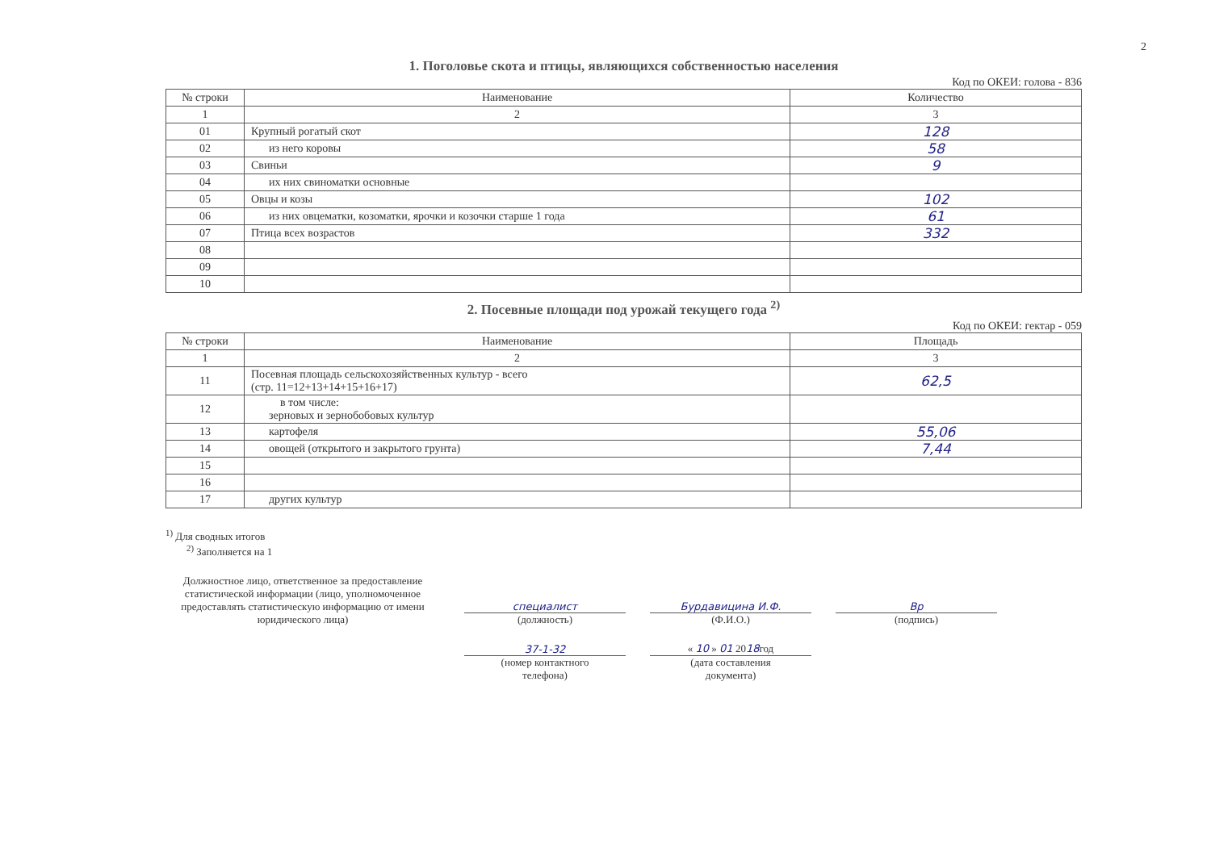2
1. Поголовье скота и птицы, являющихся собственностью населения
Код по ОКЕИ: голова - 836
| № строки | Наименование | Количество |
| --- | --- | --- |
| 1 | 2 | 3 |
| 01 | Крупный рогатый скот | 128 |
| 02 | из него коровы | 58 |
| 03 | Свиньи | 9 |
| 04 | их них свиноматки основные | |
| 05 | Овцы и козы | 102 |
| 06 | из них овцематки, козоматки, ярочки и козочки старше 1 года | 61 |
| 07 | Птица всех возрастов | 332 |
| 08 | | |
| 09 | | |
| 10 | | |
2. Посевные площади под урожай текущего года <sup>2)</sup>
Код по ОКЕИ: гектар - 059
| № строки | Наименование | Площадь |
| --- | --- | --- |
| 1 | 2 | 3 |
| 11 | Посевная площадь сельскохозяйственных культур - всего (стр. 11=12+13+14+15+16+17) | 62,5 |
| 12 | в том числе: зерновых и зернобобовых культур | |
| 13 | картофеля | 55,06 |
| 14 | овощей (открытого и закрытого грунта) | 7,44 |
| 15 | | |
| 16 | | |
| 17 | других культур | |
<sup>1)</sup> Для сводных итогов
<sup>2)</sup> Заполняется на 1
Должностное лицо, ответственное за предоставление статистической информации (лицо, уполномоченное предоставлять статистическую информацию от имени юридического лица)
специалист
(должность)
Бурдавицина И.Ф.
(Ф.И.О.)
Вр
(подпись)
37-1-32
(номер контактного
телефона)
« 10 » 01 2018год
(дата составления
документа)